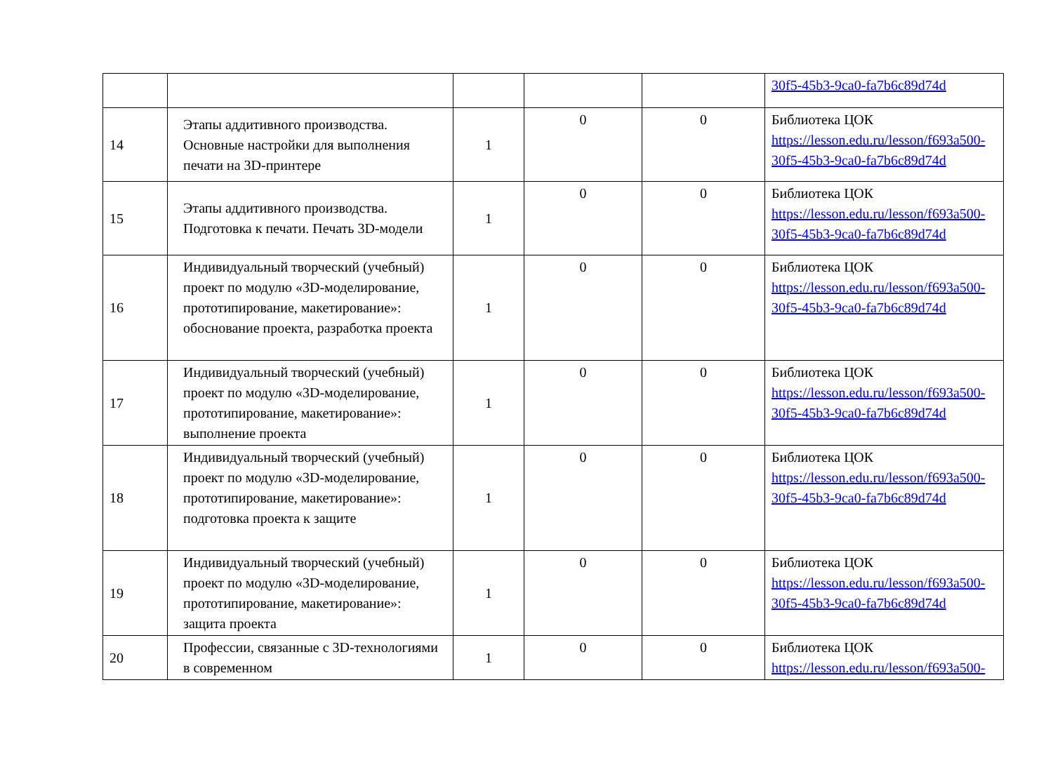| | | | | | 30f5-45b3-9ca0-fa7b6c89d74d |
| 14 | Этапы аддитивного производства. Основные настройки для выполнения печати на 3D-принтере | 1 | 0 | 0 | Библиотека ЦОК https://lesson.edu.ru/lesson/f693a500-30f5-45b3-9ca0-fa7b6c89d74d |
| 15 | Этапы аддитивного производства. Подготовка к печати. Печать 3D-модели | 1 | 0 | 0 | Библиотека ЦОК https://lesson.edu.ru/lesson/f693a500-30f5-45b3-9ca0-fa7b6c89d74d |
| 16 | Индивидуальный творческий (учебный) проект по модулю «3D-моделирование, прототипирование, макетирование»: обоснование проекта, разработка проекта | 1 | 0 | 0 | Библиотека ЦОК https://lesson.edu.ru/lesson/f693a500-30f5-45b3-9ca0-fa7b6c89d74d |
| 17 | Индивидуальный творческий (учебный) проект по модулю «3D-моделирование, прототипирование, макетирование»: выполнение проекта | 1 | 0 | 0 | Библиотека ЦОК https://lesson.edu.ru/lesson/f693a500-30f5-45b3-9ca0-fa7b6c89d74d |
| 18 | Индивидуальный творческий (учебный) проект по модулю «3D-моделирование, прототипирование, макетирование»: подготовка проекта к защите | 1 | 0 | 0 | Библиотека ЦОК https://lesson.edu.ru/lesson/f693a500-30f5-45b3-9ca0-fa7b6c89d74d |
| 19 | Индивидуальный творческий (учебный) проект по модулю «3D-моделирование, прототипирование, макетирование»: защита проекта | 1 | 0 | 0 | Библиотека ЦОК https://lesson.edu.ru/lesson/f693a500-30f5-45b3-9ca0-fa7b6c89d74d |
| 20 | Профессии, связанные с 3D-технологиями в современном | 1 | 0 | 0 | Библиотека ЦОК https://lesson.edu.ru/lesson/f693a500- |